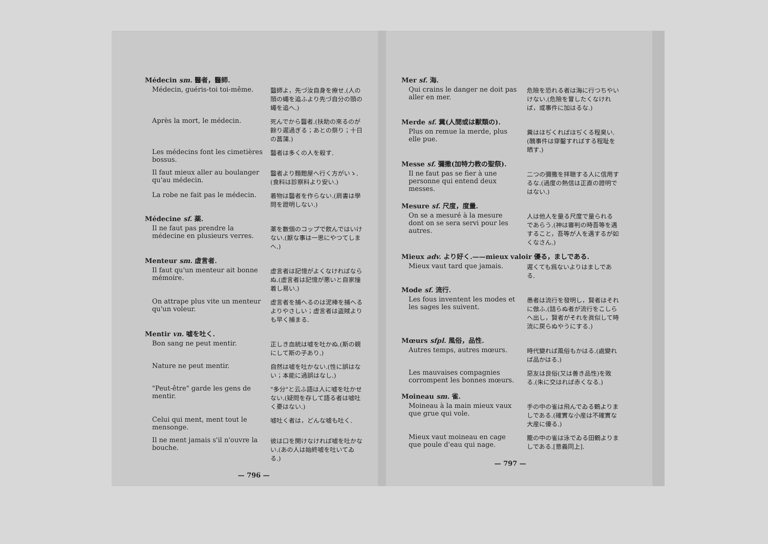Médecin sm. 醫者，醫師.
Médecin, guéris-toi toi-même. 醫師よ，先づ汝自身を療せ.(人の頭の蠅を追ふより先づ自分の頭の蠅を追へ.)
Après la mort, le médecin. 死んでから醫者.(扶助の來るのが餘り遲過ぎる；あとの祭り；十日の菖蒲.)
Les médecins font les cimetières bossus.
醫者は多くの人を殺す.
Il faut mieux aller au boulanger qu'au médecin.
醫者より麵麭屋へ行く方がいゝ.(食料は診察料より安い.)
La robe ne fait pas le médecin.
着物は醫者を作らない.(肩書は學問を證明しない.)
Médecine sf. 薬.
Il ne faut pas prendre la médecine en plusieurs verres.
薬を數個のコップで飲んではいけない.(厭な事は一思にやつてしまへ.)
Menteur sm. 虚言者.
Il faut qu'un menteur ait bonne mémoire.
虚言者は記憶がよくなければならぬ.(虚言者は記憶が悪いと自家撞着し易い.)
On attrape plus vite un menteur qu'un voleur.
虚言者を捕へるのは泥棒を捕へるよりやさしい；虚言者は盗賊よりも早く捕まる.
Mentir vn. 嘘を吐く.
Bon sang ne peut mentir. 正しき血統は嘘を吐かぬ.(斯の親にして斯の子あり.)
Nature ne peut mentir. 自然は嘘を吐かない.(性に誤はない；本能に過誤はなし.)
"Peut-être" garde les gens de mentir.
"多分"と云ふ語は人に嘘を吐かせない.(疑問を存して語る者は嘘吐く憂はない.)
Celui qui ment, ment tout le mensonge.
嘘吐く者は，どんな嘘も吐く.
Il ne ment jamais s'il n'ouvre la bouche.
彼は口を開けなければ嘘を吐かない.(あの人は始終嘘を吐いてゐる.)
— 796 —
Mer sf. 海.
Qui crains le danger ne doit pas aller en mer.
危險を恐れる者は海に行つちやいけない.(危險を冒したくなければ，或事件に加はるな.)
Merde sf. 糞(人間或は獸類の).
Plus on remue la merde, plus elle pue.
糞はほぢくればほぢくる程臭い.(醜事件は穿鑿すればする程耻を晒す.)
Messe sf. 彌撒(加特力教の聖祭).
Il ne faut pas se fier à une personne qui entend deux messes.
二つの彌撒を拝聴する人に信用するな.(過度の熱信は正直の證明ではない.)
Mesure sf. 尺度，度量.
On se a mesuré à la mesure dont on se sera servi pour les autres.
人は他人を量る尺度で量られるであらう.(神は審判の時吾等を遇すること，吾等が人を遇するが如くなさん.)
Mieux adv. より好く.——mieux valoir 優る，ましである.
Mieux vaut tard que jamais. 遲くても爲ないよりはましである.
Mode sf. 流行.
Les fous inventent les modes et les sages les suivent.
愚者は流行を發明し，賢者はそれに倣ふ.(詰らぬ者が流行をこしらへ出し，賢者がそれを眞似して時流に戻らぬやうにする.)
Mœurs sfpl. 風俗，品性.
Autres temps, autres mœurs. 時代變れば風俗もかはる.(處變れば品かはる.)
Les mauvaises compagnies corrompent les bonnes mœurs.
惡友は良俗(又は善き品性)を敗る.(朱に交はれば赤くなる.)
Moineau sm. 雀.
Moineau à la main mieux vaux que grue qui vole.
手の中の雀は飛んでゐる鶴よりましである.(確實な小産は不確實な大産に優る.)
Mieux vaut moineau en cage que poule d'eau qui nage.
籠の中の雀は泳でゐる田鶴よりましである.[意義同上].
— 797 —